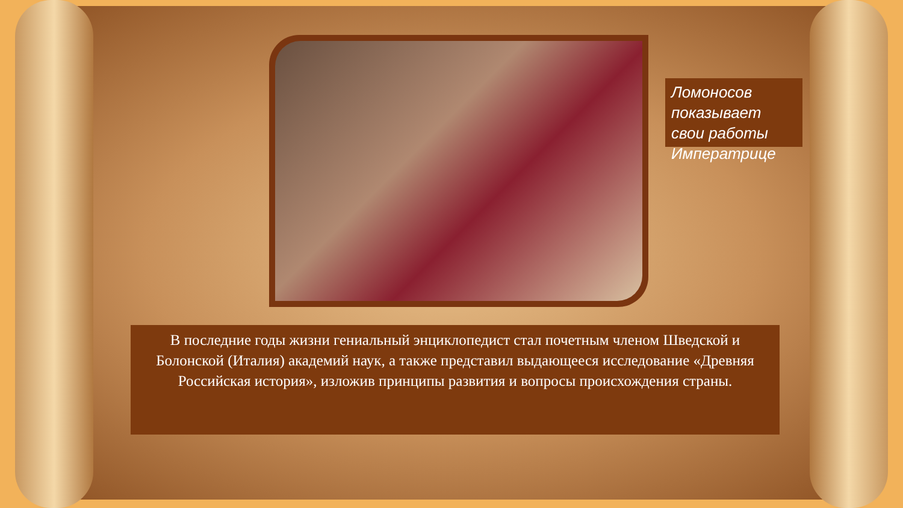Ломоносов показывает свои работы Императрице
В последние годы жизни гениальный энциклопедист стал почетным членом Шведской и Болонской (Италия) академий наук, а также представил выдающееся исследование «Древняя Российская история», изложив принципы развития и вопросы происхождения страны.